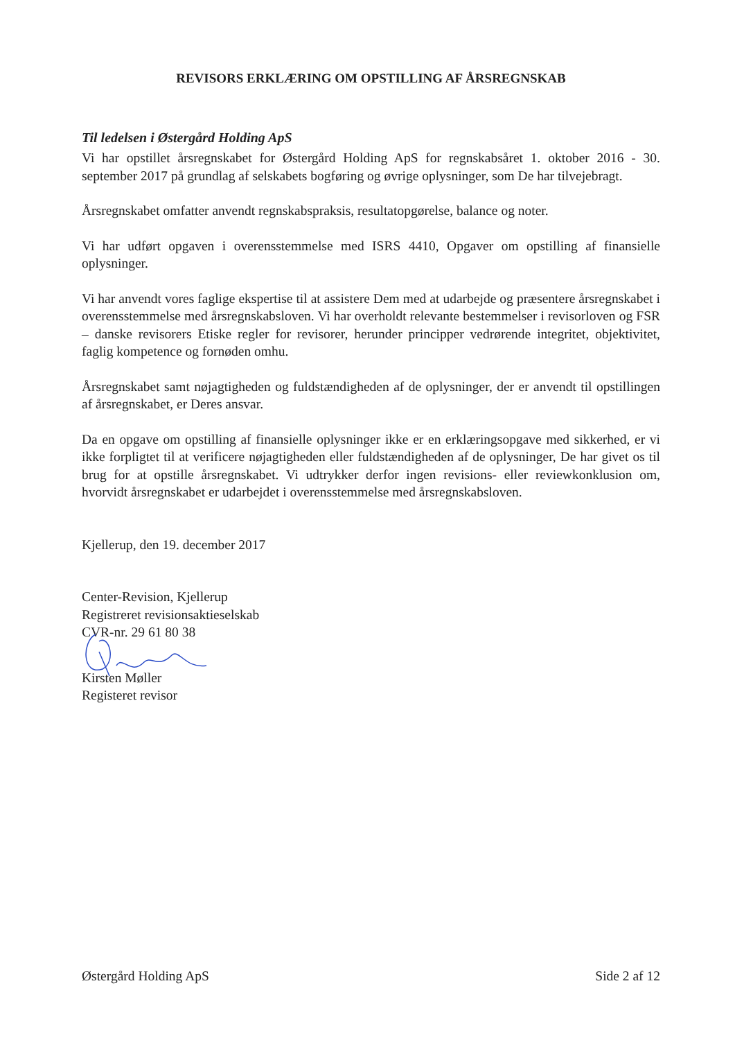REVISORS ERKLÆRING OM OPSTILLING AF ÅRSREGNSKAB
Til ledelsen i Østergård Holding ApS
Vi har opstillet årsregnskabet for Østergård Holding ApS for regnskabsåret 1. oktober 2016 - 30. september 2017 på grundlag af selskabets bogføring og øvrige oplysninger, som De har tilvejebragt.
Årsregnskabet omfatter anvendt regnskabspraksis, resultatopgørelse, balance og noter.
Vi har udført opgaven i overensstemmelse med ISRS 4410, Opgaver om opstilling af finansielle oplysninger.
Vi har anvendt vores faglige ekspertise til at assistere Dem med at udarbejde og præsentere årsregnskabet i overensstemmelse med årsregnskabsloven. Vi har overholdt relevante bestemmelser i revisorloven og FSR – danske revisorers Etiske regler for revisorer, herunder principper vedrørende integritet, objektivitet, faglig kompetence og fornøden omhu.
Årsregnskabet samt nøjagtigheden og fuldstændigheden af de oplysninger, der er anvendt til opstillingen af årsregnskabet, er Deres ansvar.
Da en opgave om opstilling af finansielle oplysninger ikke er en erklæringsopgave med sikkerhed, er vi ikke forpligtet til at verificere nøjagtigheden eller fuldstændigheden af de oplysninger, De har givet os til brug for at opstille årsregnskabet. Vi udtrykker derfor ingen revisions- eller reviewkonklusion om, hvorvidt årsregnskabet er udarbejdet i overensstemmelse med årsregnskabsloven.
Kjellerup, den 19. december 2017
Center-Revision, Kjellerup
Registreret revisionsaktieselskab
CVR-nr. 29 61 80 38
Kirsten Møller
Registeret revisor
Østergård Holding ApS Side 2 af 12